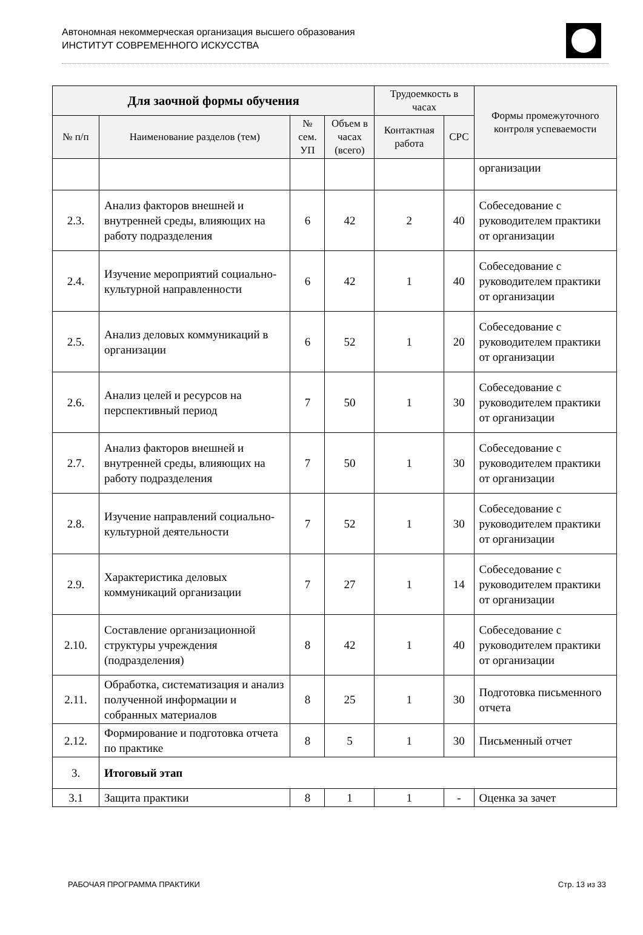Автономная некоммерческая организация высшего образования
ИНСТИТУТ СОВРЕМЕННОГО ИСКУССТВА
| Для заочной формы обучения | | | | Трудоемкость в часах | | Формы промежуточного контроля успеваемости |
| --- | --- | --- | --- | --- | --- | --- |
| № п/п | Наименование разделов (тем) | № сем. УП | Объем в часах (всего) | Контактная работа | СРС | |
| | | | | | | организации |
| 2.3. | Анализ факторов внешней и внутренней среды, влияющих на работу подразделения | 6 | 42 | 2 | 40 | Собеседование с руководителем практики от организации |
| 2.4. | Изучение мероприятий социально-культурной направленности | 6 | 42 | 1 | 40 | Собеседование с руководителем практики от организации |
| 2.5. | Анализ деловых коммуникаций в организации | 6 | 52 | 1 | 20 | Собеседование с руководителем практики от организации |
| 2.6. | Анализ целей и ресурсов на перспективный период | 7 | 50 | 1 | 30 | Собеседование с руководителем практики от организации |
| 2.7. | Анализ факторов внешней и внутренней среды, влияющих на работу подразделения | 7 | 50 | 1 | 30 | Собеседование с руководителем практики от организации |
| 2.8. | Изучение направлений социально-культурной деятельности | 7 | 52 | 1 | 30 | Собеседование с руководителем практики от организации |
| 2.9. | Характеристика деловых коммуникаций организации | 7 | 27 | 1 | 14 | Собеседование с руководителем практики от организации |
| 2.10. | Составление организационной структуры учреждения (подразделения) | 8 | 42 | 1 | 40 | Собеседование с руководителем практики от организации |
| 2.11. | Обработка, систематизация и анализ полученной информации и собранных материалов | 8 | 25 | 1 | 30 | Подготовка письменного отчета |
| 2.12. | Формирование и подготовка отчета по практике | 8 | 5 | 1 | 30 | Письменный отчет |
| 3. | Итоговый этап | | | | | |
| 3.1 | Защита практики | 8 | 1 | 1 | - | Оценка за зачет |
РАБОЧАЯ ПРОГРАММА ПРАКТИКИ Стр. 13 из 33